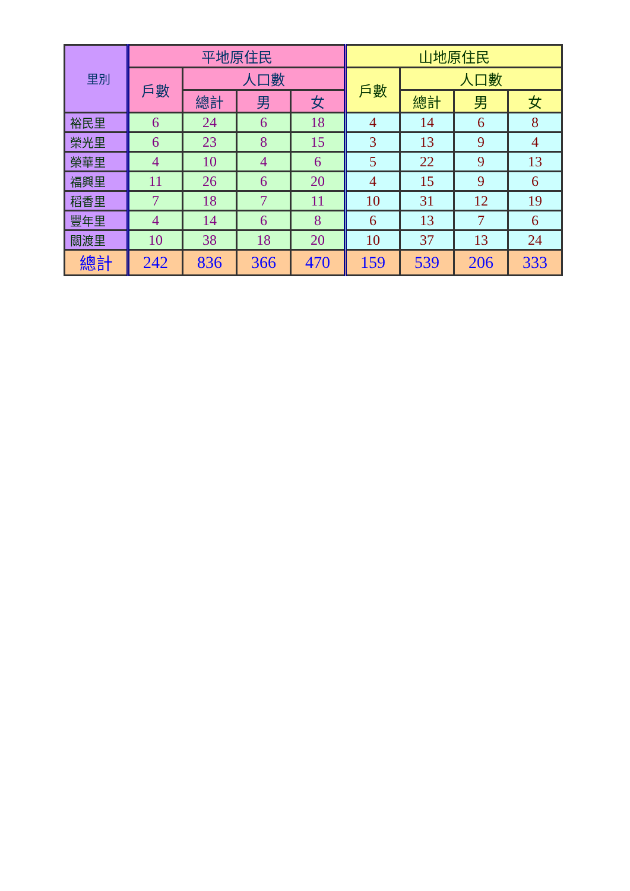| 里別 | 平地原住民 | | | | 山地原住民 | | | |
| --- | --- | --- | --- | --- | --- | --- | --- | --- |
| | 戶數 | 人口數 | | | 戶數 | 人口數 | | |
| | | 總計 | 男 | 女 | | 總計 | 男 | 女 |
| 裕民里 | 6 | 24 | 6 | 18 | 4 | 14 | 6 | 8 |
| 榮光里 | 6 | 23 | 8 | 15 | 3 | 13 | 9 | 4 |
| 榮華里 | 4 | 10 | 4 | 6 | 5 | 22 | 9 | 13 |
| 福興里 | 11 | 26 | 6 | 20 | 4 | 15 | 9 | 6 |
| 稻香里 | 7 | 18 | 7 | 11 | 10 | 31 | 12 | 19 |
| 豐年里 | 4 | 14 | 6 | 8 | 6 | 13 | 7 | 6 |
| 關渡里 | 10 | 38 | 18 | 20 | 10 | 37 | 13 | 24 |
| 總計 | 242 | 836 | 366 | 470 | 159 | 539 | 206 | 333 |